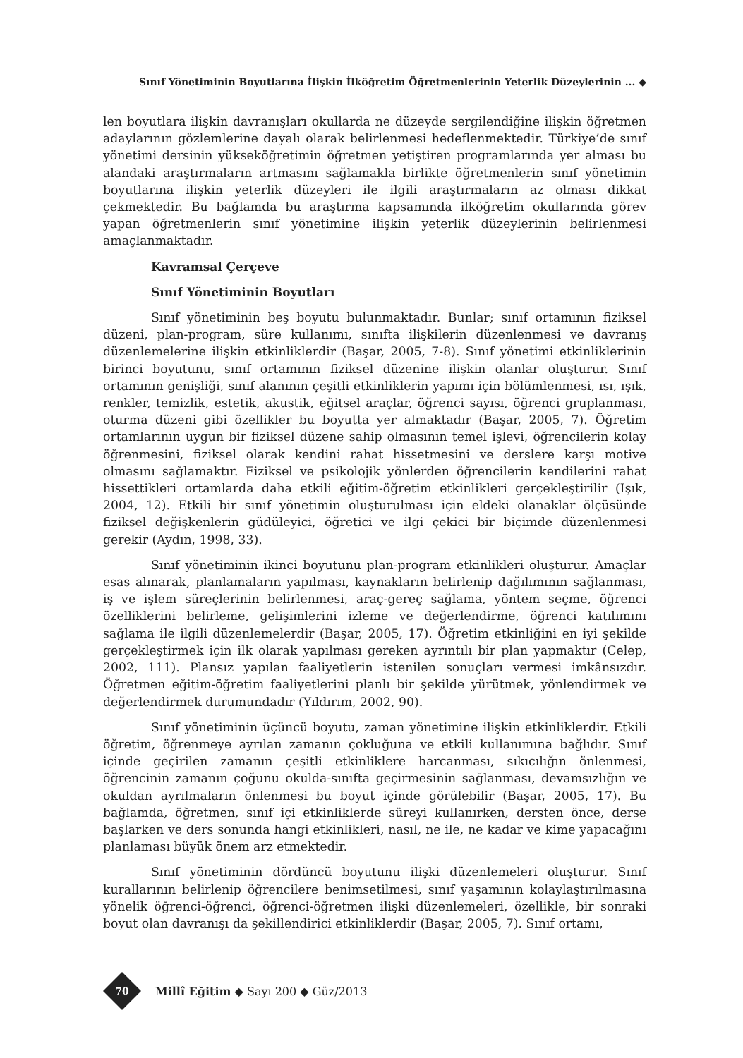Sınıf Yönetiminin Boyutlarına İlişkin İlköğretim Öğretmenlerinin Yeterlik Düzeylerinin ... ◆
len boyutlara ilişkin davranışları okullarda ne düzeyde sergilendiğine ilişkin öğretmen adaylarının gözlemlerine dayalı olarak belirlenmesi hedeflenmektedir. Türkiye’de sınıf yönetimi dersinin yükseköğretimin öğretmen yetiştiren programlarında yer alması bu alandaki araştırmaların artmasını sağlamakla birlikte öğretmenlerin sınıf yönetimin boyutlarına ilişkin yeterlik düzeyleri ile ilgili araştırmaların az olması dikkat çekmektedir. Bu bağlamda bu araştırma kapsamında ilköğretim okullarında görev yapan öğretmenlerin sınıf yönetimine ilişkin yeterlik düzeylerinin belirlenmesi amaçlanmaktadır.
Kavramsal Çerçeve
Sınıf Yönetiminin Boyutları
Sınıf yönetiminin beş boyutu bulunmaktadır. Bunlar; sınıf ortamının fiziksel düzeni, plan-program, süre kullanımı, sınıfta ilişkilerin düzenlenmesi ve davranış düzenlemelerine ilişkin etkinliklerdir (Başar, 2005, 7-8). Sınıf yönetimi etkinliklerinin birinci boyutunu, sınıf ortamının fiziksel düzenine ilişkin olanlar oluşturur. Sınıf ortamının genişliği, sınıf alanının çeşitli etkinliklerin yapımı için bölümlenmesi, ısı, ışık, renkler, temizlik, estetik, akustik, eğitsel araçlar, öğrenci sayısı, öğrenci gruplanması, oturma düzeni gibi özellikler bu boyutta yer almaktadır (Başar, 2005, 7). Öğretim ortamlarının uygun bir fiziksel düzene sahip olmasının temel işlevi, öğrencilerin kolay öğrenmesini, fiziksel olarak kendini rahat hissetmesini ve derslere karşı motive olmasını sağlamaktır. Fiziksel ve psikolojik yönlerden öğrencilerin kendilerini rahat hissettikleri ortamlarda daha etkili eğitim-öğretim etkinlikleri gerçekleştirilir (Işık, 2004, 12). Etkili bir sınıf yönetimin oluşturulması için eldeki olanaklar ölçüsünde fiziksel değişkenlerin güdüleyici, öğretici ve ilgi çekici bir biçimde düzenlenmesi gerekir (Aydın, 1998, 33).
Sınıf yönetiminin ikinci boyutunu plan-program etkinlikleri oluşturur. Amaçlar esas alınarak, planlamaların yapılması, kaynakların belirlenip dağılımının sağlanması, iş ve işlem süreçlerinin belirlenmesi, araç-gereç sağlama, yöntem seçme, öğrenci özelliklerini belirleme, gelişimlerini izleme ve değerlendirme, öğrenci katılımını sağlama ile ilgili düzenlemelerdir (Başar, 2005, 17). Öğretim etkinliğini en iyi şekilde gerçekleştirmek için ilk olarak yapılması gereken ayrıntılı bir plan yapmaktır (Celep, 2002, 111). Plansız yapılan faaliyetlerin istenilen sonuçları vermesi imkânsızdır. Öğretmen eğitim-öğretim faaliyetlerini planlı bir şekilde yürütmek, yönlendirmek ve değerlendirmek durumundadır (Yıldırım, 2002, 90).
Sınıf yönetiminin üçüncü boyutu, zaman yönetimine ilişkin etkinliklerdir. Etkili öğretim, öğrenmeye ayrılan zamanın çokluğuna ve etkili kullanımına bağlıdır. Sınıf içinde geçirilen zamanın çeşitli etkinliklere harcanması, sıkıcılığın önlenmesi, öğrencinin zamanın çoğunu okulda-sınıfta geçirmesinin sağlanması, devamsızlığın ve okuldan ayrılmaların önlenmesi bu boyut içinde görülebilir (Başar, 2005, 17). Bu bağlamda, öğretmen, sınıf içi etkinliklerde süreyi kullanırken, dersten önce, derse başlarken ve ders sonunda hangi etkinlikleri, nasıl, ne ile, ne kadar ve kime yapacağını planlaması büyük önem arz etmektedir.
Sınıf yönetiminin dördüncü boyutunu ilişki düzenlemeleri oluşturur. Sınıf kurallarının belirlenip öğrencilere benimsetilmesi, sınıf yaşamının kolaylaştırılmasına yönelik öğrenci-öğrenci, öğrenci-öğretmen ilişki düzenlemeleri, özellikle, bir sonraki boyut olan davranışı da şekillendirici etkinliklerdir (Başar, 2005, 7). Sınıf ortamı,
70
Millî Eğitim ◆ Sayı 200 ◆ Güz/2013